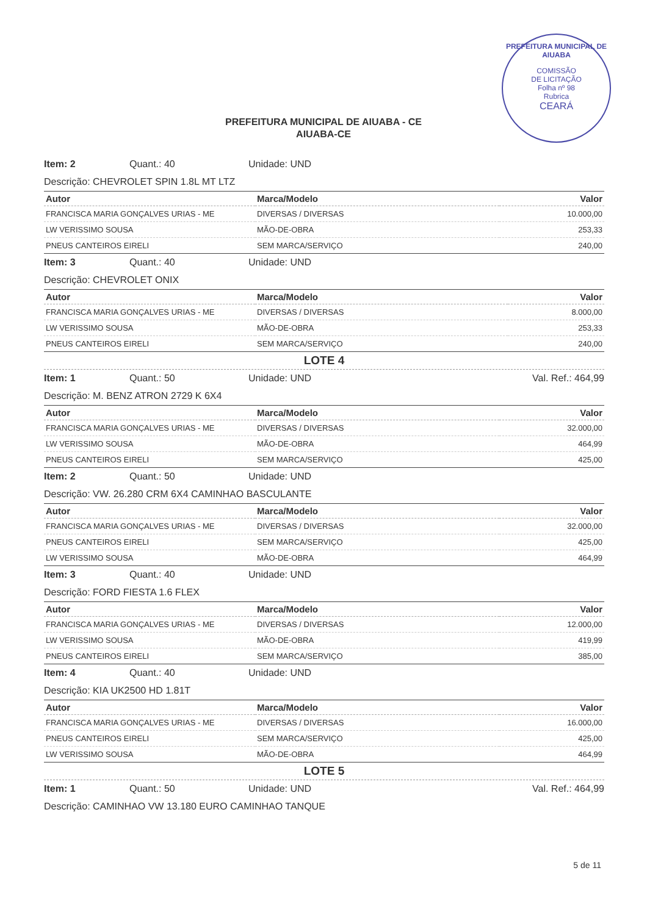PREFEITURA MUNICIPAL DE AIUABA
COMISSÃO
DE LICITAÇÃO
Folha nº 98
Rubrica
CEARÁ
PREFEITURA MUNICIPAL DE AIUABA - CE
AIUABA-CE
Item: 2 Quant.: 40 Unidade: UND
Descrição: CHEVROLET SPIN 1.8L MT LTZ
| Autor | Marca/Modelo | Valor |
| --- | --- | --- |
| FRANCISCA MARIA GONÇALVES URIAS - ME | DIVERSAS / DIVERSAS | 10.000,00 |
| LW VERISSIMO SOUSA | MÃO-DE-OBRA | 253,33 |
| PNEUS CANTEIROS EIRELI | SEM MARCA/SERVIÇO | 240,00 |
Item: 3 Quant.: 40 Unidade: UND
Descrição: CHEVROLET ONIX
| Autor | Marca/Modelo | Valor |
| --- | --- | --- |
| FRANCISCA MARIA GONÇALVES URIAS - ME | DIVERSAS / DIVERSAS | 8.000,00 |
| LW VERISSIMO SOUSA | MÃO-DE-OBRA | 253,33 |
| PNEUS CANTEIROS EIRELI | SEM MARCA/SERVIÇO | 240,00 |
LOTE 4
Item: 1 Quant.: 50 Unidade: UND Val. Ref.: 464,99
Descrição: M. BENZ ATRON 2729 K 6X4
| Autor | Marca/Modelo | Valor |
| --- | --- | --- |
| FRANCISCA MARIA GONÇALVES URIAS - ME | DIVERSAS / DIVERSAS | 32.000,00 |
| LW VERISSIMO SOUSA | MÃO-DE-OBRA | 464,99 |
| PNEUS CANTEIROS EIRELI | SEM MARCA/SERVIÇO | 425,00 |
Item: 2 Quant.: 50 Unidade: UND
Descrição: VW. 26.280 CRM 6X4 CAMINHAO BASCULANTE
| Autor | Marca/Modelo | Valor |
| --- | --- | --- |
| FRANCISCA MARIA GONÇALVES URIAS - ME | DIVERSAS / DIVERSAS | 32.000,00 |
| PNEUS CANTEIROS EIRELI | SEM MARCA/SERVIÇO | 425,00 |
| LW VERISSIMO SOUSA | MÃO-DE-OBRA | 464,99 |
Item: 3 Quant.: 40 Unidade: UND
Descrição: FORD FIESTA 1.6 FLEX
| Autor | Marca/Modelo | Valor |
| --- | --- | --- |
| FRANCISCA MARIA GONÇALVES URIAS - ME | DIVERSAS / DIVERSAS | 12.000,00 |
| LW VERISSIMO SOUSA | MÃO-DE-OBRA | 419,99 |
| PNEUS CANTEIROS EIRELI | SEM MARCA/SERVIÇO | 385,00 |
Item: 4 Quant.: 40 Unidade: UND
Descrição: KIA UK2500 HD 1.81T
| Autor | Marca/Modelo | Valor |
| --- | --- | --- |
| FRANCISCA MARIA GONÇALVES URIAS - ME | DIVERSAS / DIVERSAS | 16.000,00 |
| PNEUS CANTEIROS EIRELI | SEM MARCA/SERVIÇO | 425,00 |
| LW VERISSIMO SOUSA | MÃO-DE-OBRA | 464,99 |
LOTE 5
Item: 1 Quant.: 50 Unidade: UND Val. Ref.: 464,99
Descrição: CAMINHAO VW 13.180 EURO CAMINHAO TANQUE
5 de 11